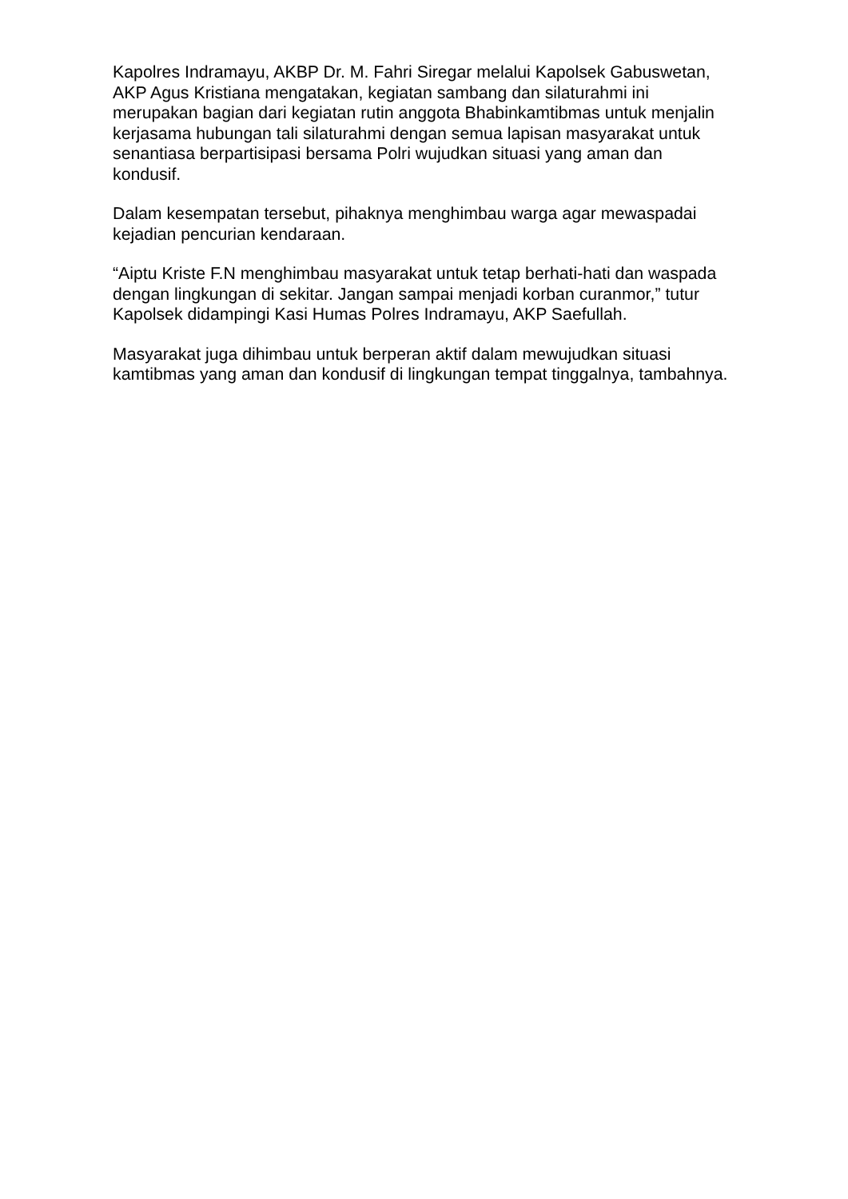Kapolres Indramayu, AKBP Dr. M. Fahri Siregar melalui Kapolsek Gabuswetan,
AKP Agus Kristiana mengatakan, kegiatan sambang dan silaturahmi ini
merupakan bagian dari kegiatan rutin anggota Bhabinkamtibmas untuk menjalin
kerjasama hubungan tali silaturahmi dengan semua lapisan masyarakat untuk
senantiasa berpartisipasi bersama Polri wujudkan situasi yang aman dan
kondusif.
Dalam kesempatan tersebut, pihaknya menghimbau warga agar mewaspadai
kejadian pencurian kendaraan.
“Aiptu Kriste F.N menghimbau masyarakat untuk tetap berhati-hati dan waspada
dengan lingkungan di sekitar. Jangan sampai menjadi korban curanmor,” tutur
Kapolsek didampingi Kasi Humas Polres Indramayu, AKP Saefullah.
Masyarakat juga dihimbau untuk berperan aktif dalam mewujudkan situasi
kamtibmas yang aman dan kondusif di lingkungan tempat tinggalnya, tambahnya.